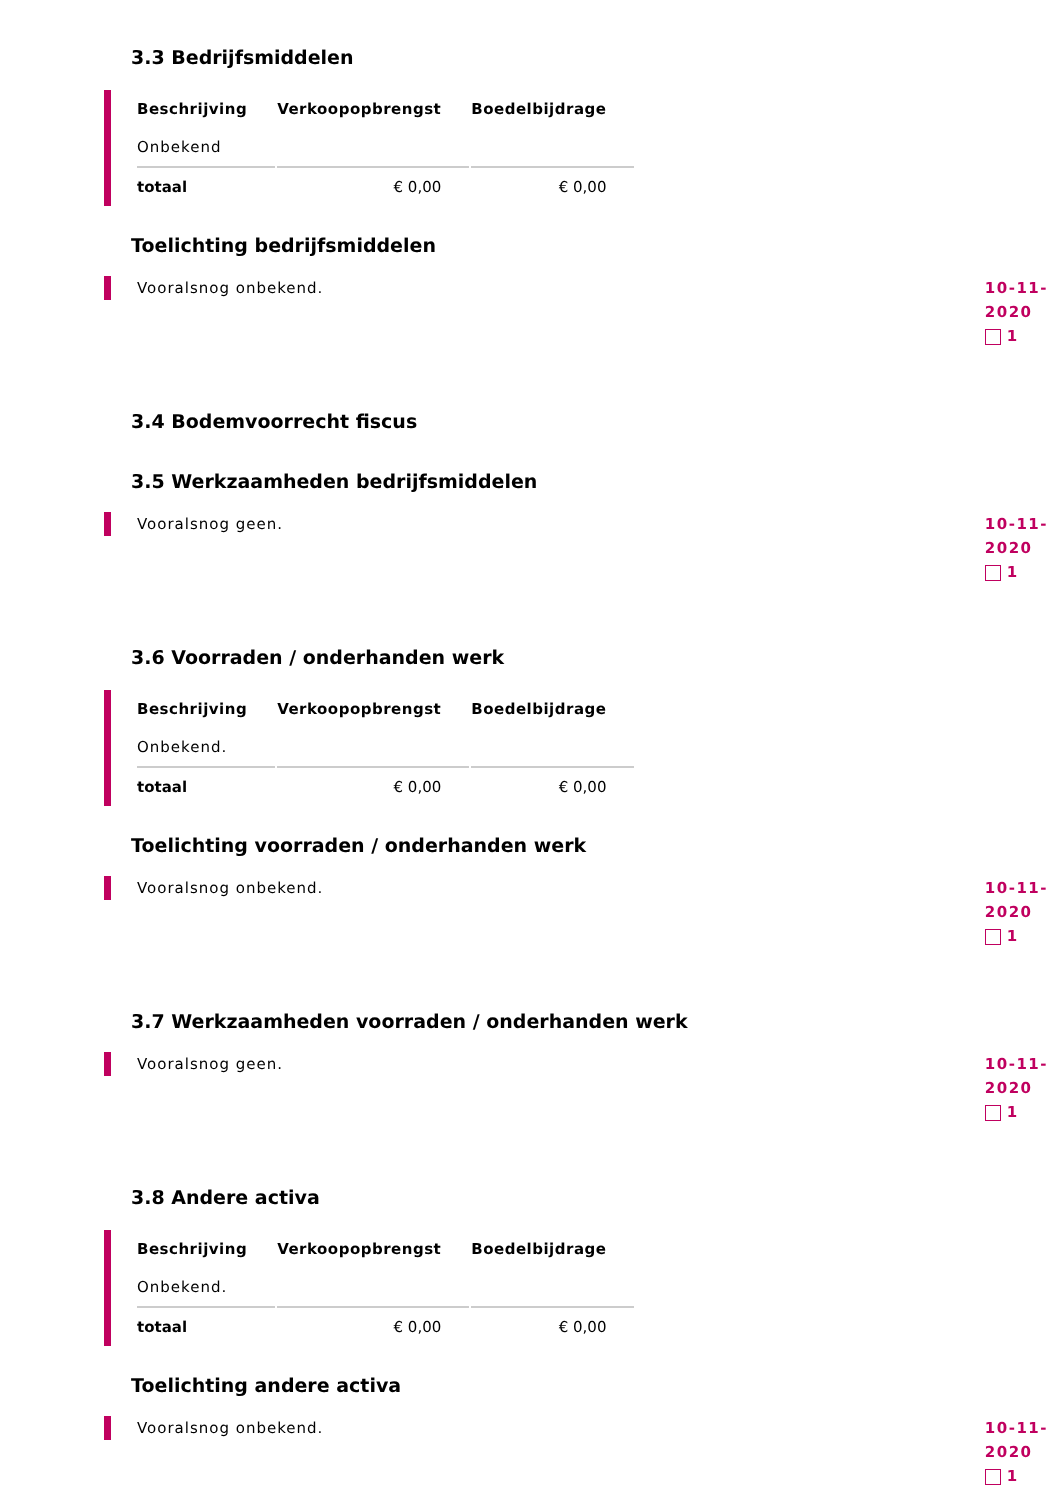3.3 Bedrijfsmiddelen
| Beschrijving | Verkoopopbrengst | Boedelbijdrage |
| --- | --- | --- |
| Onbekend | | |
| totaal | € 0,00 | € 0,00 |
Toelichting bedrijfsmiddelen
Vooralsnog onbekend.
10-11-2020
1
3.4 Bodemvoorrecht fiscus
3.5 Werkzaamheden bedrijfsmiddelen
Vooralsnog geen.
10-11-2020
1
3.6 Voorraden / onderhanden werk
| Beschrijving | Verkoopopbrengst | Boedelbijdrage |
| --- | --- | --- |
| Onbekend. | | |
| totaal | € 0,00 | € 0,00 |
Toelichting voorraden / onderhanden werk
Vooralsnog onbekend.
10-11-2020
1
3.7 Werkzaamheden voorraden / onderhanden werk
Vooralsnog geen.
10-11-2020
1
3.8 Andere activa
| Beschrijving | Verkoopopbrengst | Boedelbijdrage |
| --- | --- | --- |
| Onbekend. | | |
| totaal | € 0,00 | € 0,00 |
Toelichting andere activa
Vooralsnog onbekend.
10-11-2020
1